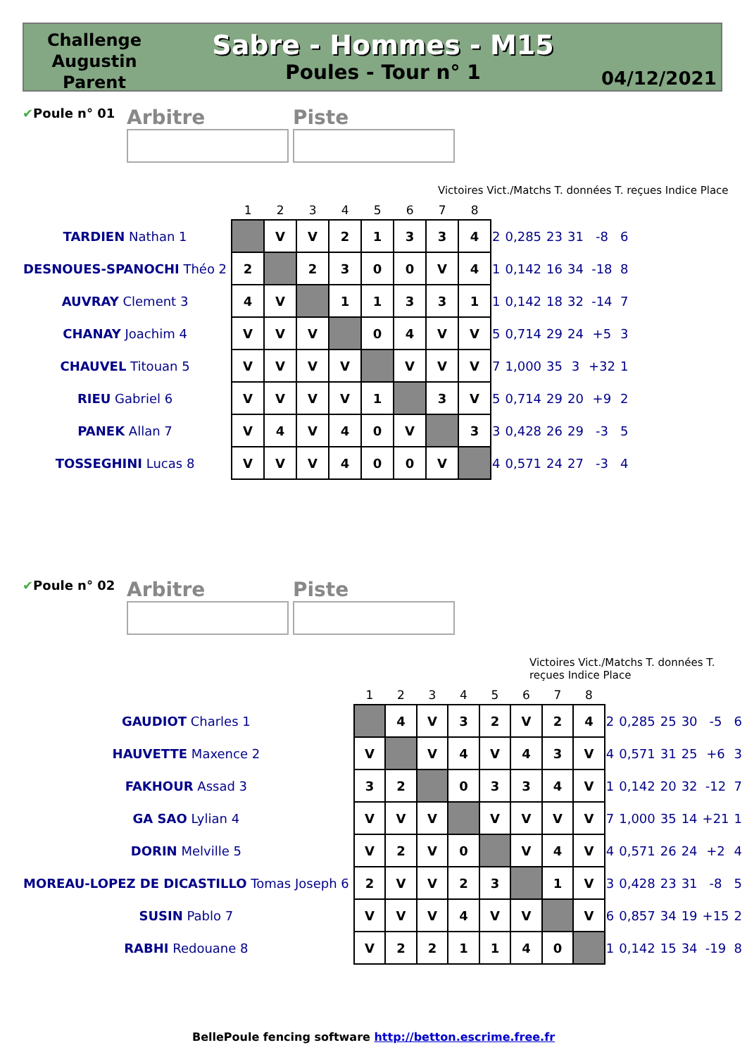Challenge Augustin Parent
Sabre - Hommes - M15
Poules - Tour n° 1
04/12/2021
✔Poule n° 01
Arbitre Piste
Victoires Vict./Matchs T. données T. reçues Indice Place
| | 1 | 2 | 3 | 4 | 5 | 6 | 7 | 8 | | | | | | |
| --- | --- | --- | --- | --- | --- | --- | --- | --- | --- | --- | --- | --- | --- | --- |
| TARDIEN Nathan 1 | | V | V | 2 | 1 | 3 | 3 | 4 | 2 | 0,285 | 23 | 31 | -8 | 6 |
| DESNOUES-SPANOCHI Théo 2 | 2 | | 2 | 3 | 0 | 0 | V | 4 | 1 | 0,142 | 16 | 34 | -18 | 8 |
| AUVRAY Clement 3 | 4 | V | | 1 | 1 | 3 | 3 | 1 | 1 | 0,142 | 18 | 32 | -14 | 7 |
| CHANAY Joachim 4 | V | V | V | | 0 | 4 | V | V | 5 | 0,714 | 29 | 24 | +5 | 3 |
| CHAUVEL Titouan 5 | V | V | V | V | | V | V | V | 7 | 1,000 | 35 | 3 | +32 | 1 |
| RIEU Gabriel 6 | V | V | V | V | 1 | | 3 | V | 5 | 0,714 | 29 | 20 | +9 | 2 |
| PANEK Allan 7 | V | 4 | V | 4 | 0 | V | | 3 | 3 | 0,428 | 26 | 29 | -3 | 5 |
| TOSSEGHINI Lucas 8 | V | V | V | 4 | 0 | 0 | V | | 4 | 0,571 | 24 | 27 | -3 | 4 |
✔Poule n° 02
Arbitre Piste
Victoires Vict./Matchs T. données T. reçues Indice Place
| | 1 | 2 | 3 | 4 | 5 | 6 | 7 | 8 | | | | | | |
| --- | --- | --- | --- | --- | --- | --- | --- | --- | --- | --- | --- | --- | --- | --- |
| GAUDIOT Charles 1 | | 4 | V | 3 | 2 | V | 2 | 4 | 2 | 0,285 | 25 | 30 | -5 | 6 |
| HAUVETTE Maxence 2 | V | | V | 4 | V | 4 | 3 | V | 4 | 0,571 | 31 | 25 | +6 | 3 |
| FAKHOUR Assad 3 | 3 | 2 | | 0 | 3 | 3 | 4 | V | 1 | 0,142 | 20 | 32 | -12 | 7 |
| GA SAO Lylian 4 | V | V | V | | V | V | V | V | 7 | 1,000 | 35 | 14 | +21 | 1 |
| DORIN Melville 5 | V | 2 | V | 0 | | V | 4 | V | 4 | 0,571 | 26 | 24 | +2 | 4 |
| MOREAU-LOPEZ DE DICASTILLO Tomas Joseph 6 | 2 | V | V | 2 | 3 | | 1 | V | 3 | 0,428 | 23 | 31 | -8 | 5 |
| SUSIN Pablo 7 | V | V | V | 4 | V | V | | V | 6 | 0,857 | 34 | 19 | +15 | 2 |
| RABHI Redouane 8 | V | 2 | 2 | 1 | 1 | 4 | 0 | | 1 | 0,142 | 15 | 34 | -19 | 8 |
BellePoule fencing software http://betton.escrime.free.fr